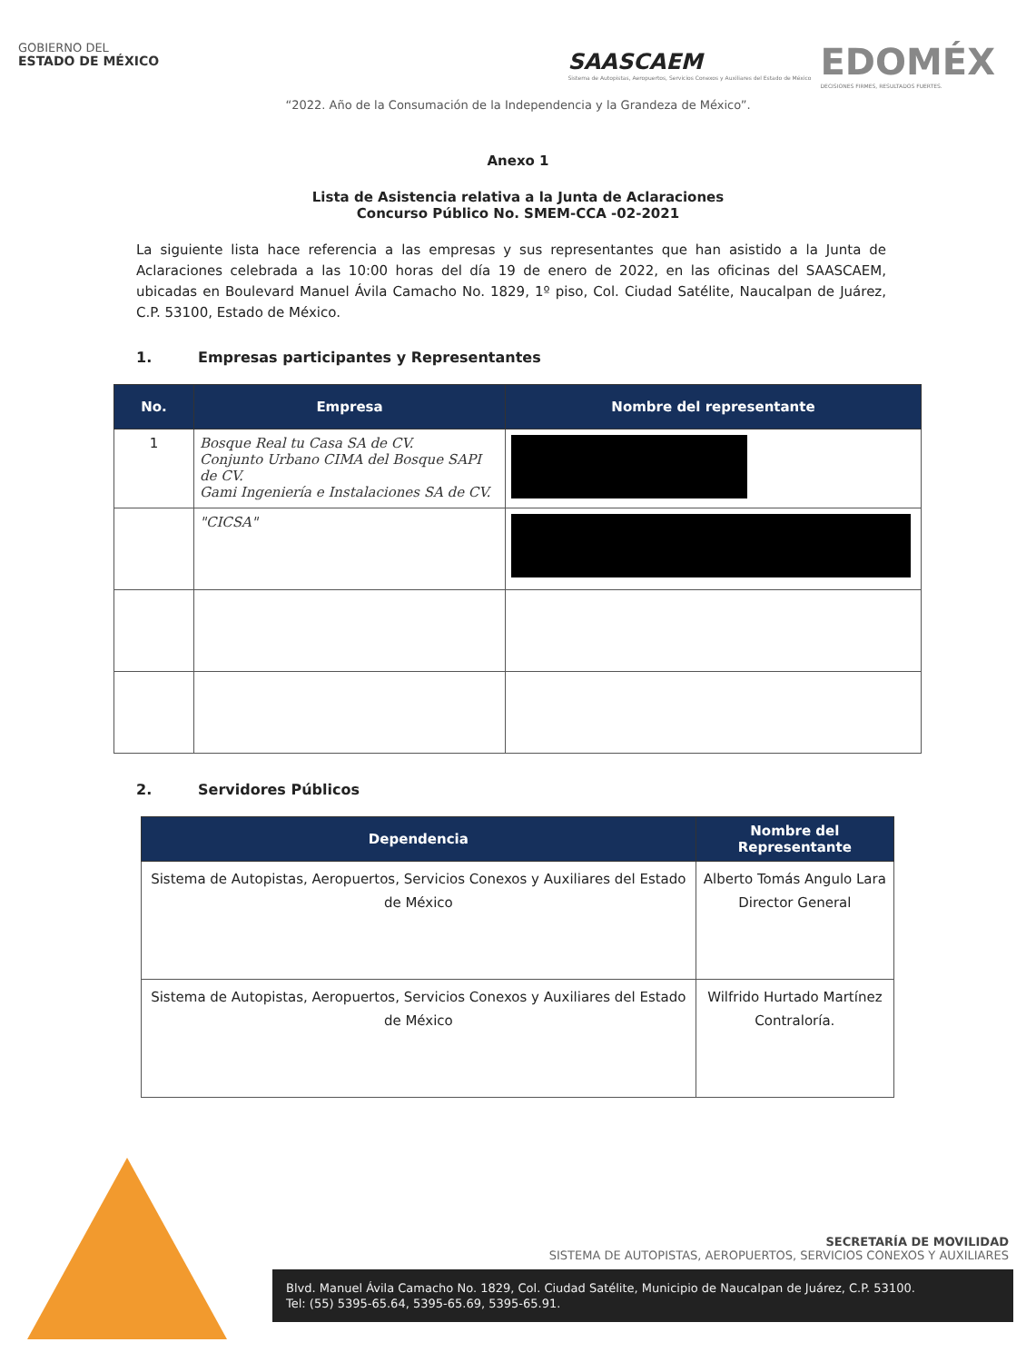GOBIERNO DEL
ESTADO DE MÉXICO
SAASCAEM
Sistema de Autopistas, Aeropuertos, Servicios Conexos y Auxiliares del Estado de México
EDOMÉX
DECISIONES FIRMES, RESULTADOS FUERTES.
“2022. Año de la Consumación de la Independencia y la Grandeza de México”.
Anexo 1
Lista de Asistencia relativa a la Junta de Aclaraciones
Concurso Público No. SMEM-CCA -02-2021
La siguiente lista hace referencia a las empresas y sus representantes que han asistido a la Junta de Aclaraciones celebrada a las 10:00 horas del día 19 de enero de 2022, en las oficinas del SAASCAEM, ubicadas en Boulevard Manuel Ávila Camacho No. 1829, 1º piso, Col. Ciudad Satélite, Naucalpan de Juárez, C.P. 53100, Estado de México.
1. Empresas participantes y Representantes
| No. | Empresa | Nombre del representante |
| --- | --- | --- |
| 1 | Bosque Real tu Casa SA de CV. Conjunto Urbano CIMA del Bosque SAPI de CV. Gami Ingeniería e Instalaciones SA de CV. | |
| | "CICSA" | |
2. Servidores Públicos
| Dependencia | Nombre del Representante |
| --- | --- |
| Sistema de Autopistas, Aeropuertos, Servicios Conexos y Auxiliares del Estado de México | Alberto Tomás Angulo Lara Director General |
| Sistema de Autopistas, Aeropuertos, Servicios Conexos y Auxiliares del Estado de México | Wilfrido Hurtado Martínez Contraloría. |
SECRETARÍA DE MOVILIDAD
SISTEMA DE AUTOPISTAS, AEROPUERTOS, SERVICIOS CONEXOS Y AUXILIARES
Blvd. Manuel Ávila Camacho No. 1829, Col. Ciudad Satélite, Municipio de Naucalpan de Juárez, C.P. 53100.
Tel: (55) 5395-65.64, 5395-65.69, 5395-65.91.